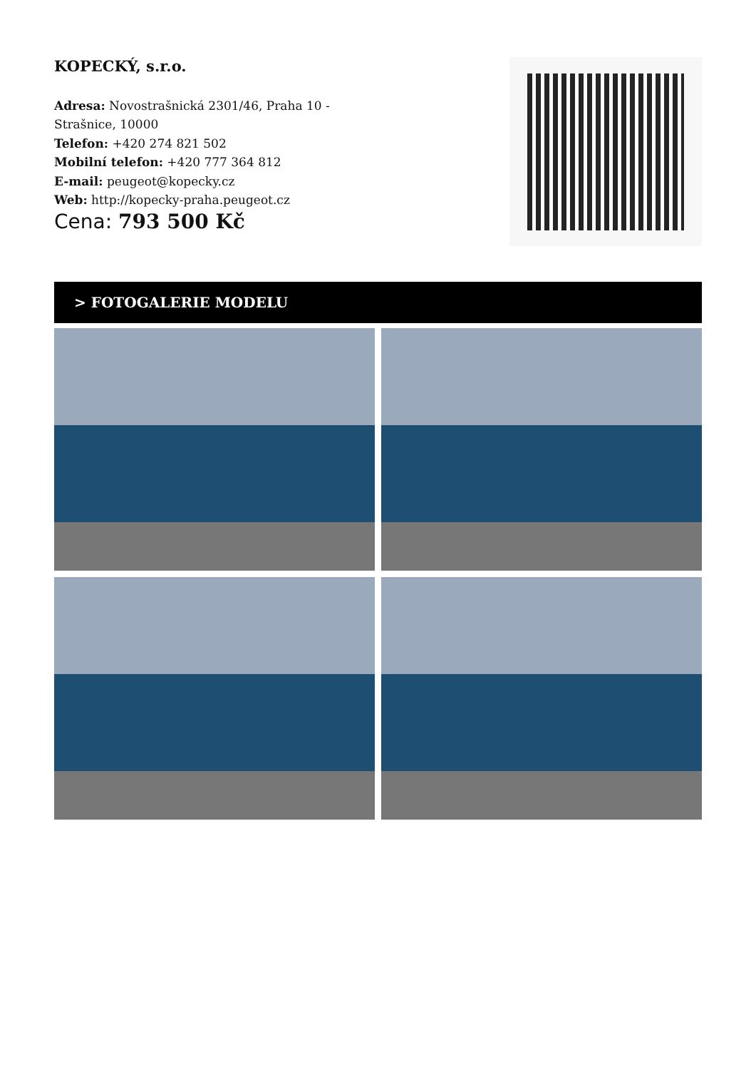KOPECKÝ, s.r.o.
Adresa: Novostrašnická 2301/46, Praha 10 - Strašnice, 10000
Telefon: +420 274 821 502
Mobilní telefon: +420 777 364 812
E-mail: peugeot@kopecky.cz
Web: http://kopecky-praha.peugeot.cz
Cena: 793 500 Kč
> FOTOGALERIE MODELU